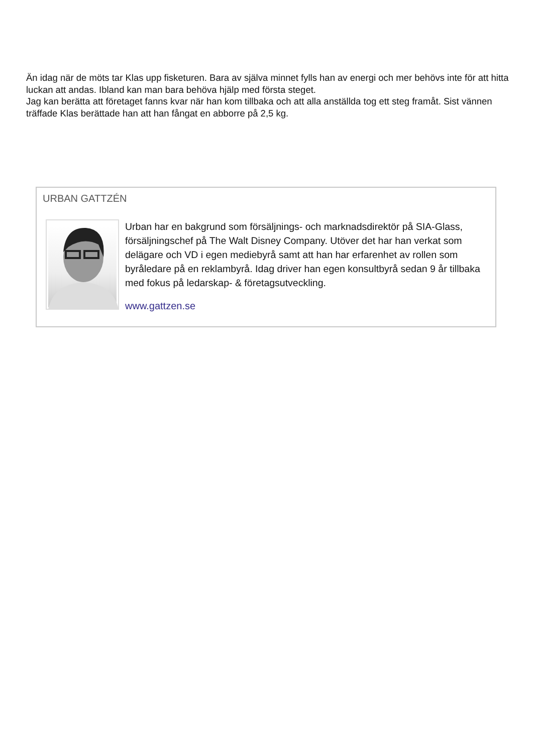Än idag när de möts tar Klas upp fisketuren. Bara av själva minnet fylls han av energi och mer behövs inte för att hitta luckan att andas. Ibland kan man bara behöva hjälp med första steget.
Jag kan berätta att företaget fanns kvar när han kom tillbaka och att alla anställda tog ett steg framåt. Sist vännen träffade Klas berättade han att han fångat en abborre på 2,5 kg.
URBAN GATTZÉN
Urban har en bakgrund som försäljnings- och marknadsdirektör på SIA-Glass, försäljningschef på The Walt Disney Company. Utöver det har han verkat som delägare och VD i egen mediebyrå samt att han har erfarenhet av rollen som byråledare på en reklambyrå. Idag driver han egen konsultbyrå sedan 9 år tillbaka med fokus på ledarskap- & företagsutveckling.
www.gattzen.se